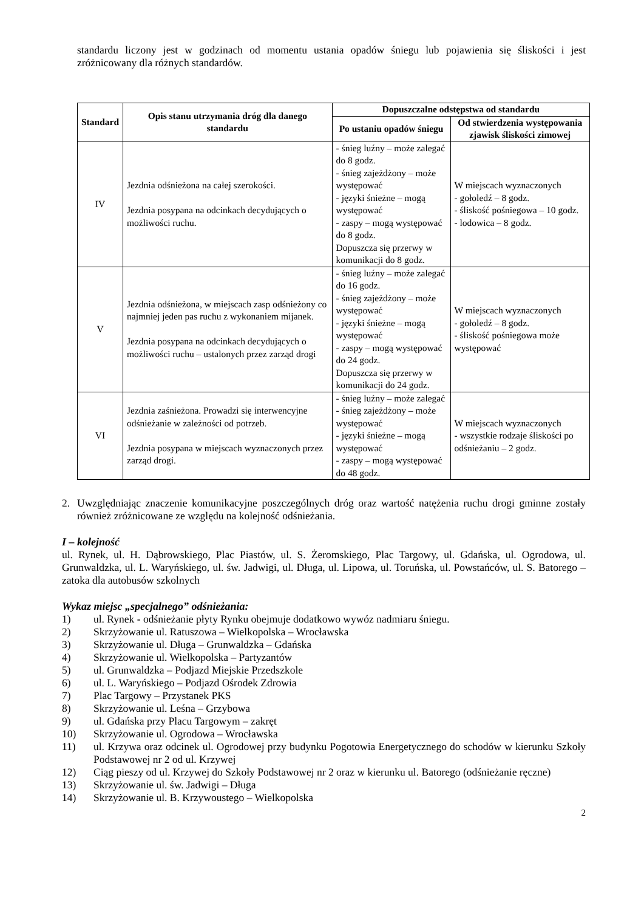standardu liczony jest w godzinach od momentu ustania opadów śniegu lub pojawienia się śliskości i jest zróżnicowany dla różnych standardów.
| Standard | Opis stanu utrzymania dróg dla danego standardu | Dopuszczalne odstępstwa od standardu | |
| --- | --- | --- | --- |
| | | Po ustaniu opadów śniegu | Od stwierdzenia występowania zjawisk śliskości zimowej |
| IV | Jezdnia odśnieżona na całej szerokości. Jezdnia posypana na odcinkach decydujących o możliwości ruchu. | - śnieg luźny – może zalegać do 8 godz. - śnieg zajeżdżony – może występować - języki śnieżne – mogą występować - zaspy – mogą występować do 8 godz. Dopuszcza się przerwy w komunikacji do 8 godz. | W miejscach wyznaczonych - gołoledź – 8 godz. - śliskość pośniegowa – 10 godz. - lodowica – 8 godz. |
| V | Jezdnia odśnieżona, w miejscach zasp odśnieżony co najmniej jeden pas ruchu z wykonaniem mijanek. Jezdnia posypana na odcinkach decydujących o możliwości ruchu – ustalonych przez zarząd drogi | - śnieg luźny – może zalegać do 16 godz. - śnieg zajeżdżony – może występować - języki śnieżne – mogą występować - zaspy – mogą występować do 24 godz. Dopuszcza się przerwy w komunikacji do 24 godz. | W miejscach wyznaczonych - gołoledź – 8 godz. - śliskość pośniegowa może występować |
| VI | Jezdnia zaśnieżona. Prowadzi się interwencyjne odśnieżanie w zależności od potrzeb. Jezdnia posypana w miejscach wyznaczonych przez zarząd drogi. | - śnieg luźny – może zalegać - śnieg zajeżdżony – może występować - języki śnieżne – mogą występować - zaspy – mogą występować do 48 godz. | W miejscach wyznaczonych - wszystkie rodzaje śliskości po odśnieżaniu – 2 godz. |
2. Uwzględniając znaczenie komunikacyjne poszczególnych dróg oraz wartość natężenia ruchu drogi gminne zostały również zróżnicowane ze względu na kolejność odśnieżania.
I – kolejność
ul. Rynek, ul. H. Dąbrowskiego, Plac Piastów, ul. S. Żeromskiego, Plac Targowy, ul. Gdańska, ul. Ogrodowa, ul. Grunwaldzka, ul. L. Waryńskiego, ul. św. Jadwigi, ul. Długa, ul. Lipowa, ul. Toruńska, ul. Powstańców, ul. S. Batorego – zatoka dla autobusów szkolnych
Wykaz miejsc „specjalnego” odśnieżania:
1) ul. Rynek - odśnieżanie płyty Rynku obejmuje dodatkowo wywóz nadmiaru śniegu.
2) Skrzyżowanie ul. Ratuszowa – Wielkopolska – Wrocławska
3) Skrzyżowanie ul. Długa – Grunwaldzka – Gdańska
4) Skrzyżowanie ul. Wielkopolska – Partyzantów
5) ul. Grunwaldzka – Podjazd Miejskie Przedszkole
6) ul. L. Waryńskiego – Podjazd Ośrodek Zdrowia
7) Plac Targowy – Przystanek PKS
8) Skrzyżowanie ul. Leśna – Grzybowa
9) ul. Gdańska przy Placu Targowym – zakręt
10) Skrzyżowanie ul. Ogrodowa – Wrocławska
11) ul. Krzywa oraz odcinek ul. Ogrodowej przy budynku Pogotowia Energetycznego do schodów w kierunku Szkoły Podstawowej nr 2 od ul. Krzywej
12) Ciąg pieszy od ul. Krzywej do Szkoły Podstawowej nr 2 oraz w kierunku ul. Batorego (odśnieżanie ręczne)
13) Skrzyżowanie ul. św. Jadwigi – Długa
14) Skrzyżowanie ul. B. Krzywoustego – Wielkopolska
2